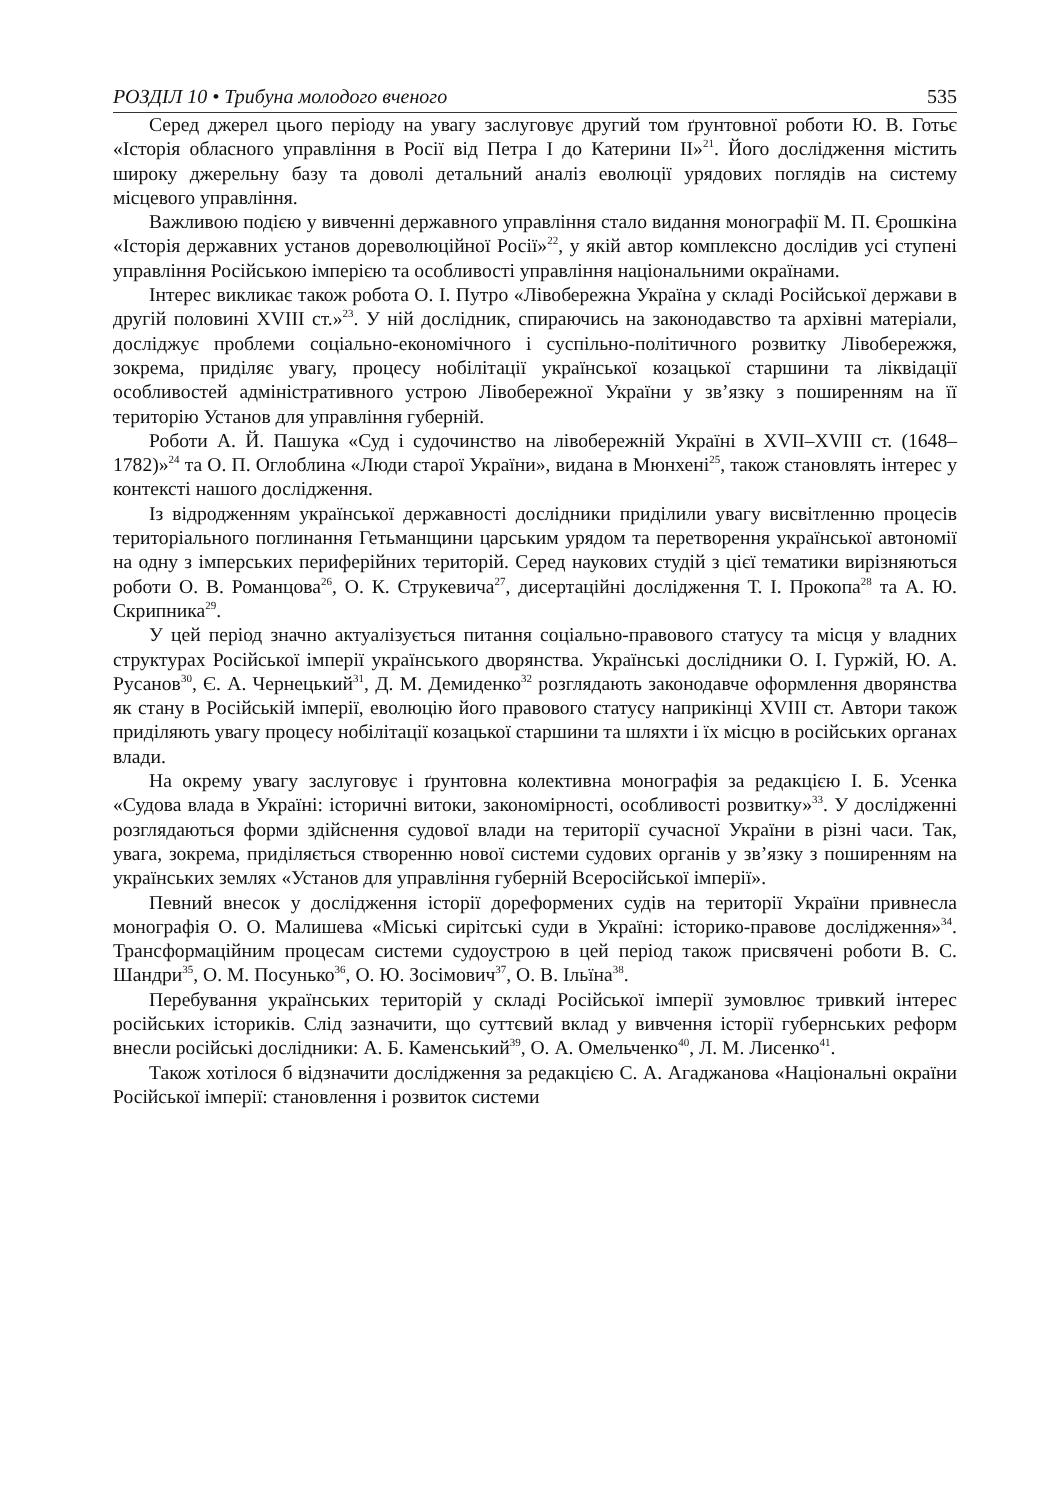РОЗДІЛ 10 • Трибуна молодого вченого 535
Серед джерел цього періоду на увагу заслуговує другий том ґрунтовної роботи Ю. В. Готьє «Історія обласного управління в Росії від Петра I до Катерини II»<sup>21</sup>. Його дослідження містить широку джерельну базу та доволі детальний аналіз еволюції урядових поглядів на систему місцевого управління.
Важливою подією у вивченні державного управління стало видання монографії М. П. Єрошкіна «Історія державних установ дореволюційної Росії»<sup>22</sup>, у якій автор комплексно дослідив усі ступені управління Російською імперією та особливості управління національними окраїнами.
Інтерес викликає також робота О. І. Путро «Лівобережна Україна у складі Російської держави в другій половині XVIII ст.»<sup>23</sup>. У ній дослідник, спираючись на законодавство та архівні матеріали, досліджує проблеми соціально-економічного і суспільно-політичного розвитку Лівобережжя, зокрема, приділяє увагу, процесу нобілітації української козацької старшини та ліквідації особливостей адміністративного устрою Лівобережної України у зв’язку з поширенням на її територію Установ для управління губерній.
Роботи А. Й. Пашука «Суд і судочинство на лівобережній Україні в XVII–XVIII ст. (1648–1782)»<sup>24</sup> та О. П. Оглоблина «Люди старої України», видана в Мюнхені<sup>25</sup>, також становлять інтерес у контексті нашого дослідження.
Із відродженням української державності дослідники приділили увагу висвітленню процесів територіального поглинання Гетьманщини царським урядом та перетворення української автономії на одну з імперських периферійних територій. Серед наукових студій з цієї тематики вирізняються роботи О. В. Романцова<sup>26</sup>, О. К. Струкевича<sup>27</sup>, дисертаційні дослідження Т. І. Прокопа<sup>28</sup> та А. Ю. Скрипника<sup>29</sup>.
У цей період значно актуалізується питання соціально-правового статусу та місця у владних структурах Російської імперії українського дворянства. Українські дослідники О. І. Гуржій, Ю. А. Русанов<sup>30</sup>, Є. А. Чернецький<sup>31</sup>, Д. М. Демиденко<sup>32</sup> розглядають законодавче оформлення дворянства як стану в Російській імперії, еволюцію його правового статусу наприкінці XVIII ст. Автори також приділяють увагу процесу нобілітації козацької старшини та шляхти і їх місцю в російських органах влади.
На окрему увагу заслуговує і ґрунтовна колективна монографія за редакцією І. Б. Усенка «Судова влада в Україні: історичні витоки, закономірності, особливості розвитку»<sup>33</sup>. У дослідженні розглядаються форми здійснення судової влади на території сучасної України в різні часи. Так, увага, зокрема, приділяється створенню нової системи судових органів у зв’язку з поширенням на українських землях «Установ для управління губерній Всеросійської імперії».
Певний внесок у дослідження історії дореформених судів на території України привнесла монографія О. О. Малишева «Міські сирітські суди в Україні: історико-правове дослідження»<sup>34</sup>. Трансформаційним процесам системи судоустрою в цей період також присвячені роботи В. С. Шандри<sup>35</sup>, О. М. Посунько<sup>36</sup>, О. Ю. Зосімович<sup>37</sup>, О. В. Ільїна<sup>38</sup>.
Перебування українських територій у складі Російської імперії зумовлює тривкий інтерес російських істориків. Слід зазначити, що суттєвий вклад у вивчення історії губернських реформ внесли російські дослідники: А. Б. Каменський<sup>39</sup>, О. А. Омельченко<sup>40</sup>, Л. М. Лисенко<sup>41</sup>.
Також хотілося б відзначити дослідження за редакцією С. А. Агаджанова «Національні окраїни Російської імперії: становлення і розвиток системи